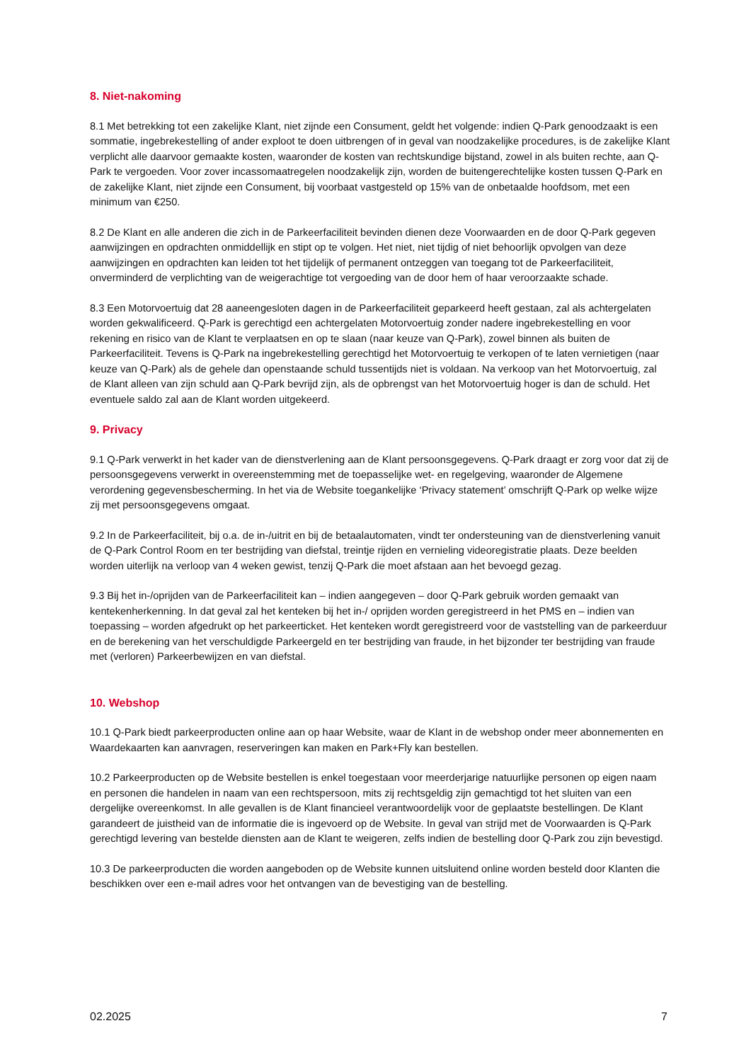8. Niet-nakoming
8.1 Met betrekking tot een zakelijke Klant, niet zijnde een Consument, geldt het volgende: indien Q-Park genoodzaakt is een sommatie, ingebrekestelling of ander exploot te doen uitbrengen of in geval van noodzakelijke procedures, is de zakelijke Klant verplicht alle daarvoor gemaakte kosten, waaronder de kosten van rechtskundige bijstand, zowel in als buiten rechte, aan Q-Park te vergoeden. Voor zover incassomaatregelen noodzakelijk zijn, worden de buitengerechtelijke kosten tussen Q-Park en de zakelijke Klant, niet zijnde een Consument, bij voorbaat vastgesteld op 15% van de onbetaalde hoofdsom, met een minimum van €250.
8.2 De Klant en alle anderen die zich in de Parkeerfaciliteit bevinden dienen deze Voorwaarden en de door Q-Park gegeven aanwijzingen en opdrachten onmiddellijk en stipt op te volgen. Het niet, niet tijdig of niet behoorlijk opvolgen van deze aanwijzingen en opdrachten kan leiden tot het tijdelijk of permanent ontzeggen van toegang tot de Parkeerfaciliteit, onverminderd de verplichting van de weigerachtige tot vergoeding van de door hem of haar veroorzaakte schade.
8.3 Een Motorvoertuig dat 28 aaneengesloten dagen in de Parkeerfaciliteit geparkeerd heeft gestaan, zal als achtergelaten worden gekwalificeerd. Q-Park is gerechtigd een achtergelaten Motorvoertuig zonder nadere ingebrekestelling en voor rekening en risico van de Klant te verplaatsen en op te slaan (naar keuze van Q-Park), zowel binnen als buiten de Parkeerfaciliteit. Tevens is Q-Park na ingebrekestelling gerechtigd het Motorvoertuig te verkopen of te laten vernietigen (naar keuze van Q-Park) als de gehele dan openstaande schuld tussentijds niet is voldaan. Na verkoop van het Motorvoertuig, zal de Klant alleen van zijn schuld aan Q-Park bevrijd zijn, als de opbrengst van het Motorvoertuig hoger is dan de schuld. Het eventuele saldo zal aan de Klant worden uitgekeerd.
9. Privacy
9.1 Q-Park verwerkt in het kader van de dienstverlening aan de Klant persoonsgegevens. Q-Park draagt er zorg voor dat zij de persoonsgegevens verwerkt in overeenstemming met de toepasselijke wet- en regelgeving, waaronder de Algemene verordening gegevensbescherming. In het via de Website toegankelijke ‘Privacy statement’ omschrijft Q-Park op welke wijze zij met persoonsgegevens omgaat.
9.2 In de Parkeerfaciliteit, bij o.a. de in-/uitrit en bij de betaalautomaten, vindt ter ondersteuning van de dienstverlening vanuit de Q-Park Control Room en ter bestrijding van diefstal, treintje rijden en vernieling videoregistratie plaats. Deze beelden worden uiterlijk na verloop van 4 weken gewist, tenzij Q-Park die moet afstaan aan het bevoegd gezag.
9.3 Bij het in-/oprijden van de Parkeerfaciliteit kan – indien aangegeven – door Q-Park gebruik worden gemaakt van kentekenherkenning. In dat geval zal het kenteken bij het in-/ oprijden worden geregistreerd in het PMS en – indien van toepassing – worden afgedrukt op het parkeerticket. Het kenteken wordt geregistreerd voor de vaststelling van de parkeerduur en de berekening van het verschuldigde Parkeergeld en ter bestrijding van fraude, in het bijzonder ter bestrijding van fraude met (verloren) Parkeerbewijzen en van diefstal.
10. Webshop
10.1 Q-Park biedt parkeerproducten online aan op haar Website, waar de Klant in de webshop onder meer abonnementen en Waardekaarten kan aanvragen, reserveringen kan maken en Park+Fly kan bestellen.
10.2 Parkeerproducten op de Website bestellen is enkel toegestaan voor meerderjarige natuurlijke personen op eigen naam en personen die handelen in naam van een rechtspersoon, mits zij rechtsgeldig zijn gemachtigd tot het sluiten van een dergelijke overeenkomst. In alle gevallen is de Klant financieel verantwoordelijk voor de geplaatste bestellingen. De Klant garandeert de juistheid van de informatie die is ingevoerd op de Website. In geval van strijd met de Voorwaarden is Q-Park gerechtigd levering van bestelde diensten aan de Klant te weigeren, zelfs indien de bestelling door Q-Park zou zijn bevestigd.
10.3 De parkeerproducten die worden aangeboden op de Website kunnen uitsluitend online worden besteld door Klanten die beschikken over een e-mail adres voor het ontvangen van de bevestiging van de bestelling.
02.2025 7